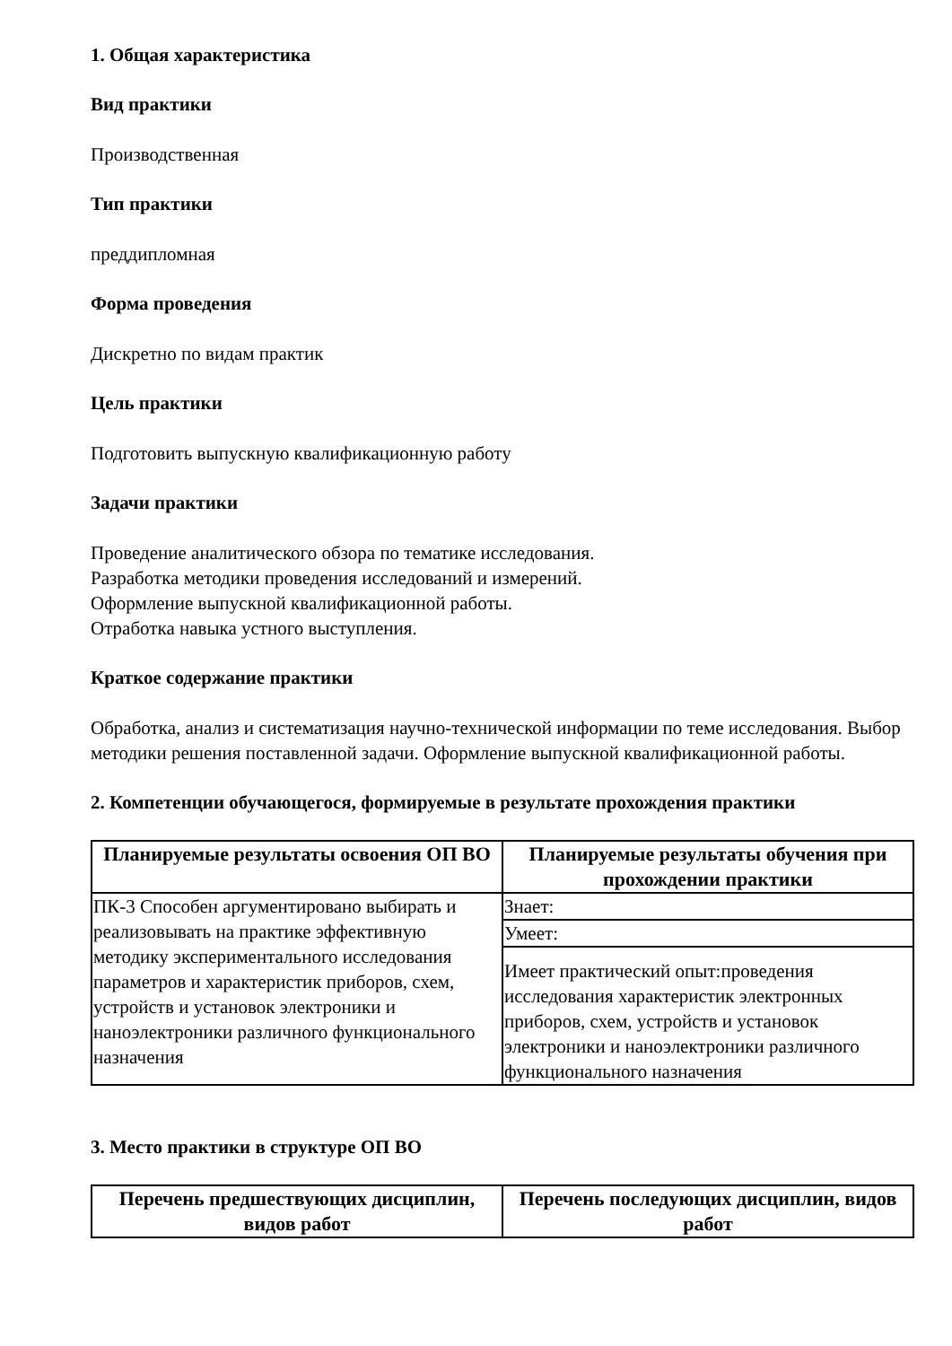1. Общая характеристика
Вид практики
Производственная
Тип практики
преддипломная
Форма проведения
Дискретно по видам практик
Цель практики
Подготовить выпускную квалификационную работу
Задачи практики
Проведение аналитического обзора по тематике исследования.
Разработка методики проведения исследований и измерений.
Оформление выпускной квалификационной работы.
Отработка навыка устного выступления.
Краткое содержание практики
Обработка, анализ и систематизация научно-технической информации по теме исследования. Выбор методики решения поставленной задачи. Оформление выпускной квалификационной работы.
2. Компетенции обучающегося, формируемые в результате прохождения практики
| Планируемые результаты освоения ОП ВО | Планируемые результаты обучения при прохождении практики |
| --- | --- |
| ПК-3 Способен аргументировано выбирать и реализовывать на практике эффективную методику экспериментального исследования параметров и характеристик приборов, схем, устройств и установок электроники и наноэлектроники различного функционального назначения | Знает: |
| | Умеет: |
| | Имеет практический опыт:проведения исследования характеристик электронных приборов, схем, устройств и установок электроники и наноэлектроники различного функционального назначения |
3. Место практики в структуре ОП ВО
| Перечень предшествующих дисциплин, видов работ | Перечень последующих дисциплин, видов работ |
| --- | --- |